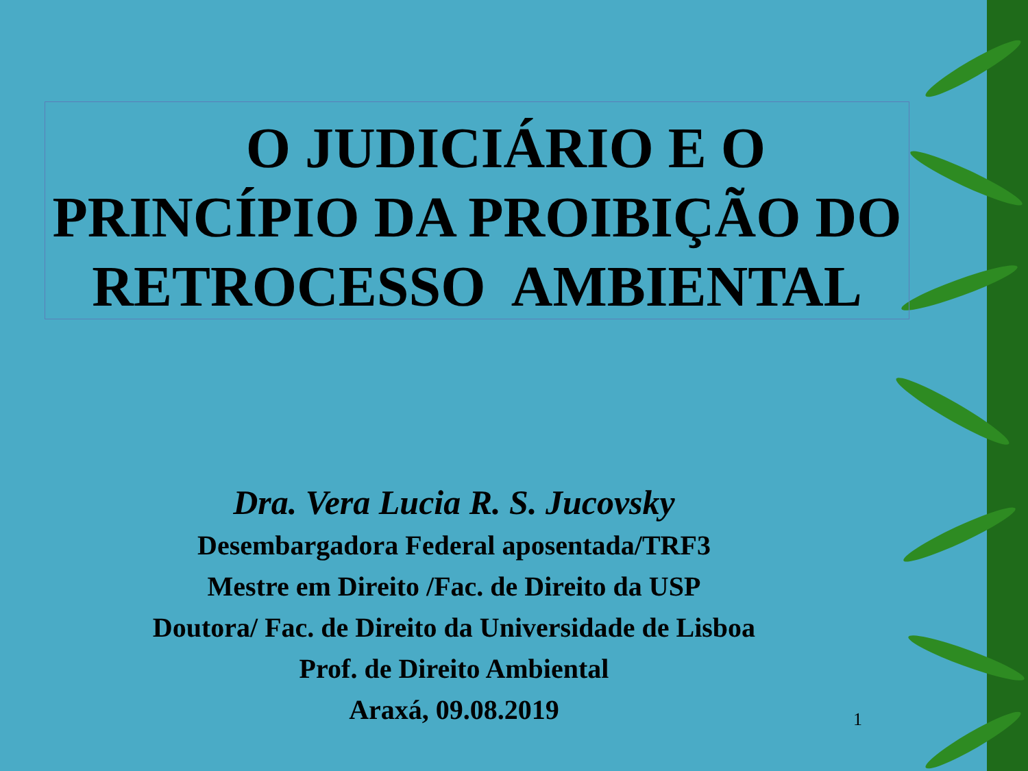O JUDICIÁRIO E O
PRINCÍPIO DA PROIBIÇÃO DO
RETROCESSO AMBIENTAL
Dra. Vera Lucia R. S. Jucovsky
Desembargadora Federal aposentada/TRF3
Mestre em Direito /Fac. de Direito da USP
Doutora/ Fac. de Direito da Universidade de Lisboa
Prof. de Direito Ambiental
Araxá, 09.08.2019
1